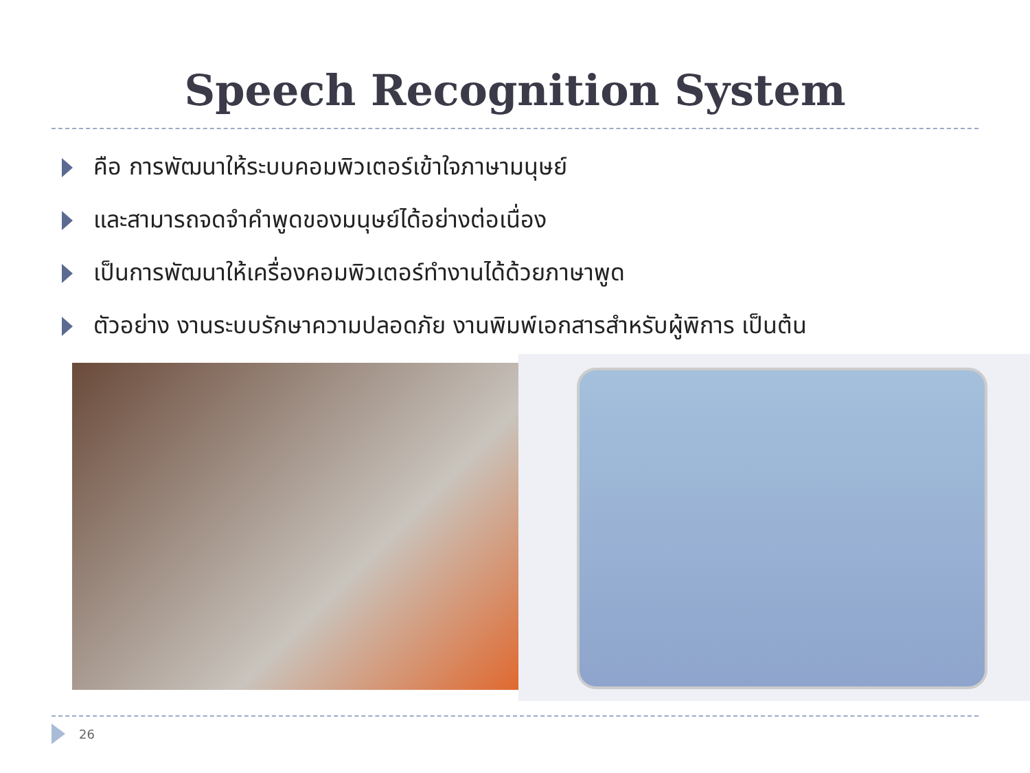Speech Recognition System
คือ การพัฒนาให้ระบบคอมพิวเตอร์เข้าใจภาษามนุษย์
และสามารถจดจำคำพูดของมนุษย์ได้อย่างต่อเนื่อง
เป็นการพัฒนาให้เครื่องคอมพิวเตอร์ทำงานได้ด้วยภาษาพูด
ตัวอย่าง งานระบบรักษาความปลอดภัย งานพิมพ์เอกสารสำหรับผู้พิการ เป็นต้น
26